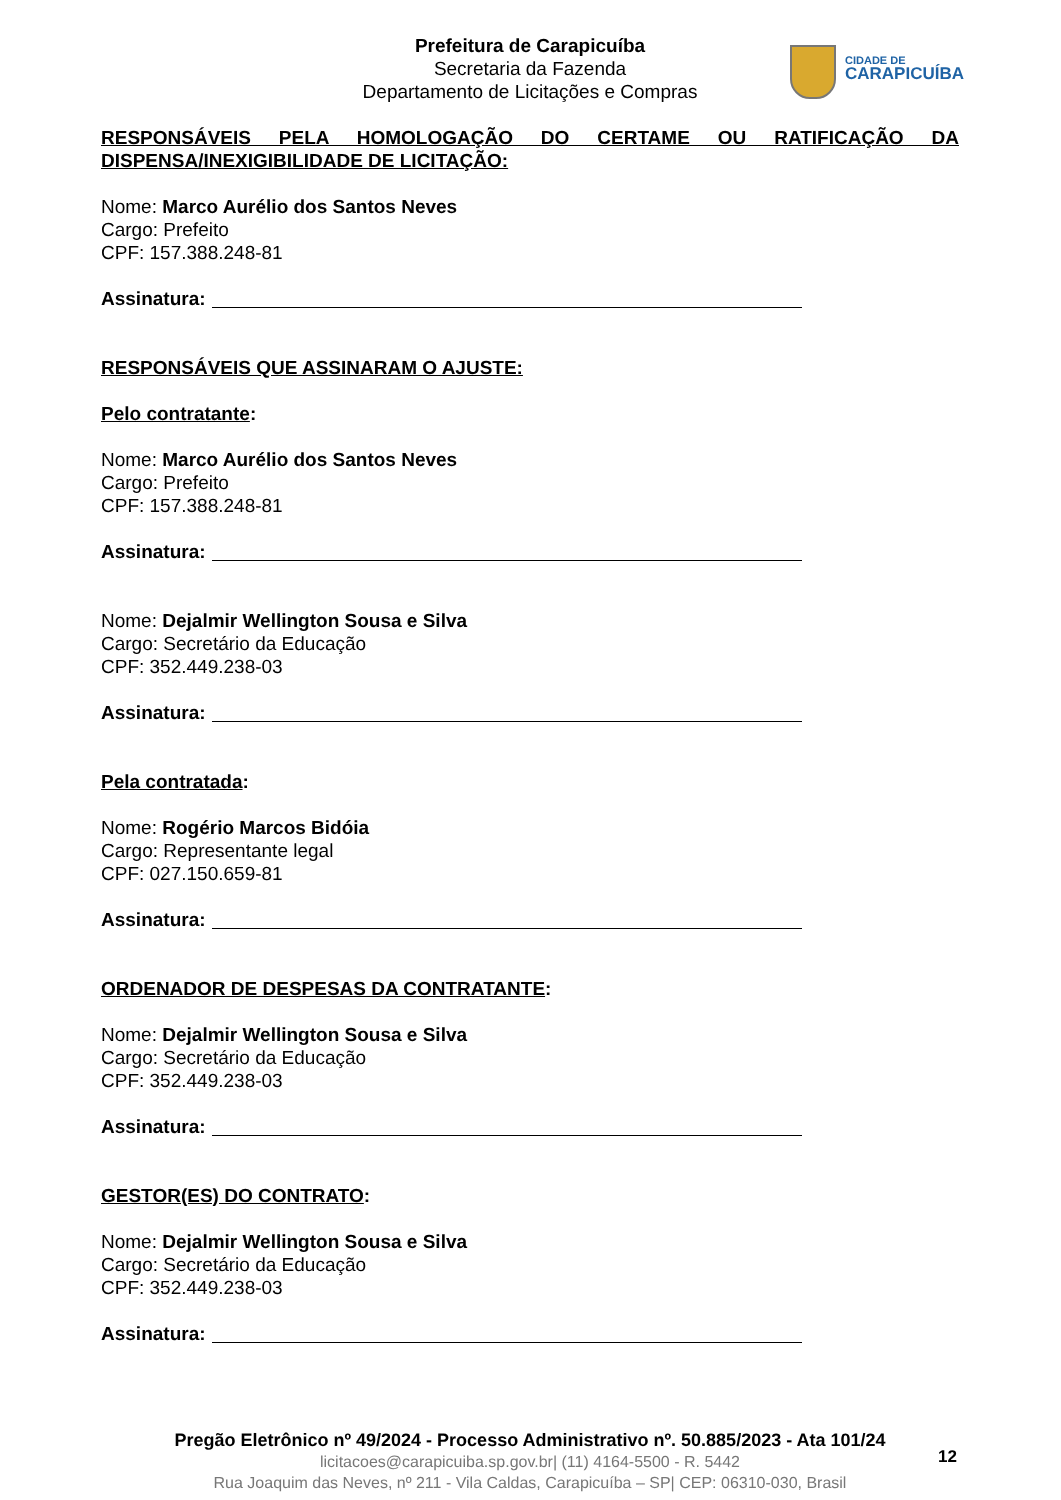Prefeitura de Carapicuíba
Secretaria da Fazenda
Departamento de Licitações e Compras
CIDADE DE
CARAPICUÍBA
RESPONSÁVEIS PELA HOMOLOGAÇÃO DO CERTAME OU RATIFICAÇÃO DA
DISPENSA/INEXIGIBILIDADE DE LICITAÇÃO:
Nome: Marco Aurélio dos Santos Neves
Cargo: Prefeito
CPF: 157.388.248-81
Assinatura:
RESPONSÁVEIS QUE ASSINARAM O AJUSTE:
Pelo contratante:
Nome: Marco Aurélio dos Santos Neves
Cargo: Prefeito
CPF: 157.388.248-81
Assinatura:
Nome: Dejalmir Wellington Sousa e Silva
Cargo: Secretário da Educação
CPF: 352.449.238-03
Assinatura:
Pela contratada:
Nome: Rogério Marcos Bidóia
Cargo: Representante legal
CPF: 027.150.659-81
Assinatura:
ORDENADOR DE DESPESAS DA CONTRATANTE:
Nome: Dejalmir Wellington Sousa e Silva
Cargo: Secretário da Educação
CPF: 352.449.238-03
Assinatura:
GESTOR(ES) DO CONTRATO:
Nome: Dejalmir Wellington Sousa e Silva
Cargo: Secretário da Educação
CPF: 352.449.238-03
Assinatura:
Pregão Eletrônico nº 49/2024 - Processo Administrativo nº. 50.885/2023 - Ata 101/24
licitacoes@carapicuiba.sp.gov.br| (11) 4164-5500 - R. 5442
Rua Joaquim das Neves, nº 211 - Vila Caldas, Carapicuíba – SP| CEP: 06310-030, Brasil
12